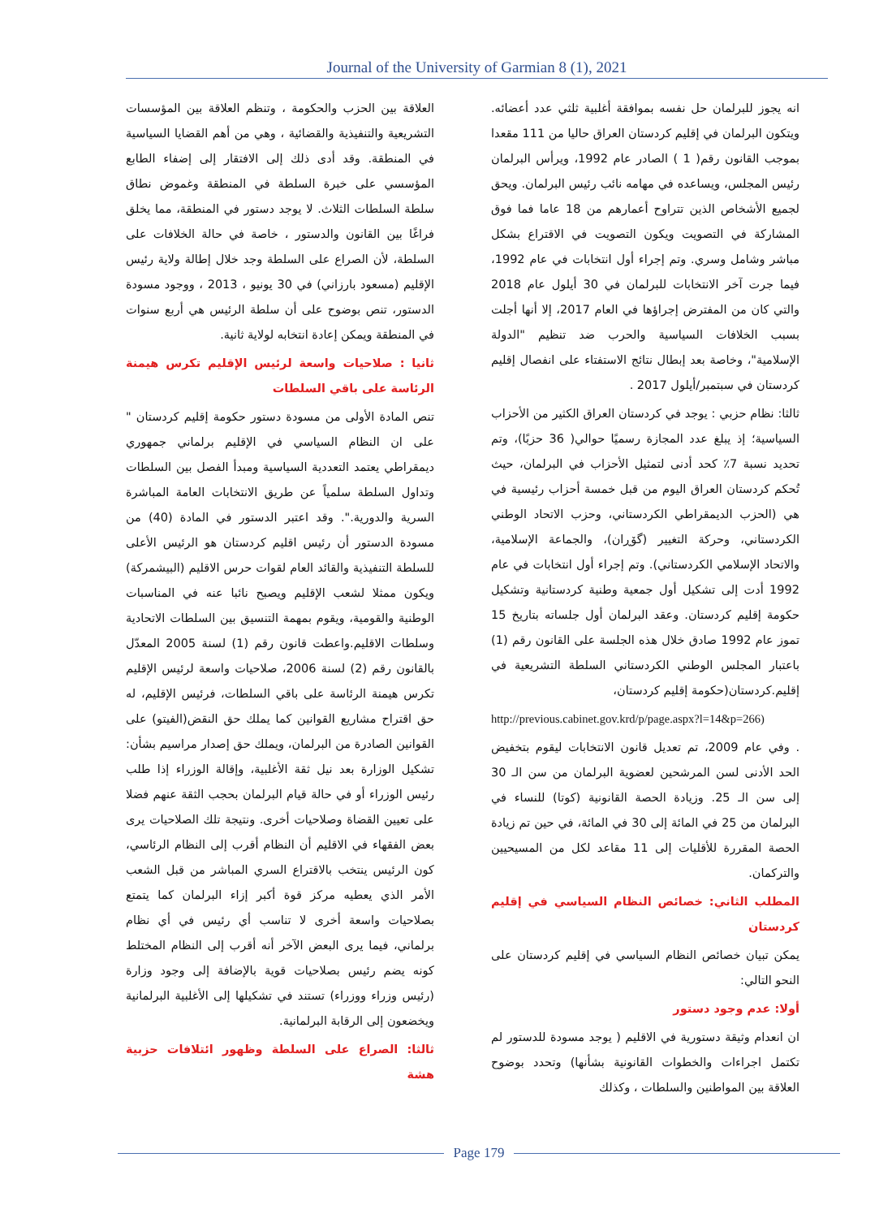Journal of the University of Garmian 8 (1), 2021
انه يجوز للبرلمان حل نفسه بموافقة أغلبية ثلثي عدد أعضائه. ويتكون البرلمان في إقليم كردستان العراق حاليا من 111 مقعدا بموجب القانون رقم( 1 ) الصادر عام 1992، ويرأس البرلمان رئيس المجلس، ويساعده في مهامه نائب رئيس البرلمان. ويحق لجميع الأشخاص الذين تتراوح أعمارهم من 18 عاما فما فوق المشاركة في التصويت ويكون التصويت في الاقتراع بشكل مباشر وشامل وسري. وتم إجراء أول انتخابات في عام 1992، فيما جرت آخر الانتخابات للبرلمان في 30 أيلول عام 2018 والتي كان من المفترض إجراؤها في العام 2017، إلا أنها أجلت بسبب الخلافات السياسية والحرب ضد تنظيم "الدولة الإسلامية"، وخاصة بعد إبطال نتائج الاستفتاء على انفصال إقليم كردستان في سبتمبر/أيلول 2017 .
ثالثا: نظام حزبي : يوجد في كردستان العراق الكثير من الأحزاب السياسية؛ إذ يبلغ عدد المجازة رسميًا حوالي( 36 حزبًا)، وتم تحديد نسبة 7٪ كحد أدنى لتمثيل الأحزاب في البرلمان، حيث تُحكم كردستان العراق اليوم من قبل خمسة أحزاب رئيسية في هي (الحزب الديمقراطي الكردستاني، وحزب الاتحاد الوطني الكردستاني، وحركة التغيير (گۆڕان)، والجماعة الإسلامية، والاتحاد الإسلامي الكردستاني). وتم إجراء أول انتخابات في عام 1992 أدت إلى تشكيل أول جمعية وطنية كردستانية وتشكيل حكومة إقليم كردستان. وعقد البرلمان أول جلساته بتاريخ 15 تموز عام 1992 صادق خلال هذه الجلسة على القانون رقم (1) باعتبار المجلس الوطني الكردستاني السلطة التشريعية في إقليم.كردستان(حكومة إقليم كردستان،
http://previous.cabinet.gov.krd/p/page.aspx?l=14&p=266)
. وفي عام 2009، تم تعديل قانون الانتخابات ليقوم بتخفيض الحد الأدنى لسن المرشحين لعضوية البرلمان من سن الـ 30 إلى سن الـ 25. وزيادة الحصة القانونية (كوتا) للنساء في البرلمان من 25 في المائة إلى 30 في المائة، في حين تم زيادة الحصة المقررة للأقليات إلى 11 مقاعد لكل من المسيحيين والتركمان.
المطلب الثاني: خصائص النظام السياسي في إقليم كردستان
يمكن تبيان خصائص النظام السياسي في إقليم كردستان على النحو التالي:
أولا: عدم وجود دستور
ان انعدام وثيقة دستورية في الاقليم ( يوجد مسودة للدستور لم تكتمل اجراءات والخطوات القانونية بشأنها) وتحدد بوضوح العلاقة بين المواطنين والسلطات ، وكذلك
العلاقة بين الحزب والحكومة ، وتنظم العلاقة بين المؤسسات التشريعية والتنفيذية والقضائية ، وهي من أهم القضايا السياسية في المنطقة. وقد أدى ذلك إلى الافتقار إلى إضفاء الطابع المؤسسي على خبرة السلطة في المنطقة وغموض نطاق سلطة السلطات الثلاث. لا يوجد دستور في المنطقة، مما يخلق فراغًا بين القانون والدستور ، خاصة في حالة الخلافات على السلطة، لأن الصراع على السلطة وجد خلال إطالة ولاية رئيس الإقليم (مسعود بارزاني) في 30 يونيو ، 2013 ، ووجود مسودة الدستور، تنص بوضوح على أن سلطة الرئيس هي أربع سنوات في المنطقة ويمكن إعادة انتخابه لولاية ثانية.
ثانيا : صلاحيات واسعة لرئيس الإقليم تكرس هيمنة الرئاسة على باقي السلطات
تنص المادة الأولى من مسودة دستور حكومة إقليم كردستان " على ان النظام السياسي في الإقليم برلماني جمهوري ديمقراطي يعتمد التعددية السياسية ومبدأ الفصل بين السلطات وتداول السلطة سلمياً عن طريق الانتخابات العامة المباشرة السرية والدورية.". وقد اعتبر الدستور في المادة (40) من مسودة الدستور أن رئيس اقليم كردستان هو الرئيس الأعلى للسلطة التنفيذية والقائد العام لقوات حرس الاقليم (البيشمركة) ويكون ممثلا لشعب الإقليم ويصبح نائبا عنه في المناسبات الوطنية والقومية، ويقوم بمهمة التنسيق بين السلطات الاتحادية وسلطات الاقليم.واعطت قانون رقم (1) لسنة 2005 المعدّل بالقانون رقم (2) لسنة 2006، صلاحيات واسعة لرئيس الإقليم تكرس هيمنة الرئاسة على باقي السلطات، فرئيس الإقليم، له حق اقتراح مشاريع القوانين كما يملك حق النقض(الفيتو) على القوانين الصادرة من البرلمان، ويملك حق إصدار مراسيم بشأن: تشكيل الوزارة بعد نيل ثقة الأغلبية، وإقالة الوزراء إذا طلب رئيس الوزراء أو في حالة قيام البرلمان بحجب الثقة عنهم فضلا على تعيين القضاة وصلاحيات أخرى. ونتيجة تلك الصلاحيات يرى بعض الفقهاء في الاقليم أن النظام أقرب إلى النظام الرئاسي، كون الرئيس ينتخب بالاقتراع السري المباشر من قبل الشعب الأمر الذي يعطيه مركز قوة أكبر إزاء البرلمان كما يتمتع بصلاحيات واسعة أخرى لا تناسب أي رئيس في أي نظام برلماني، فيما يرى البعض الآخر أنه أقرب إلى النظام المختلط كونه يضم رئيس بصلاحيات قوية بالإضافة إلى وجود وزارة (رئيس وزراء ووزراء) تستند في تشكيلها إلى الأغلبية البرلمانية ويخضعون إلى الرقابة البرلمانية.
ثالثا: الصراع على السلطة وظهور ائتلافات حزبية هشة
Page 179